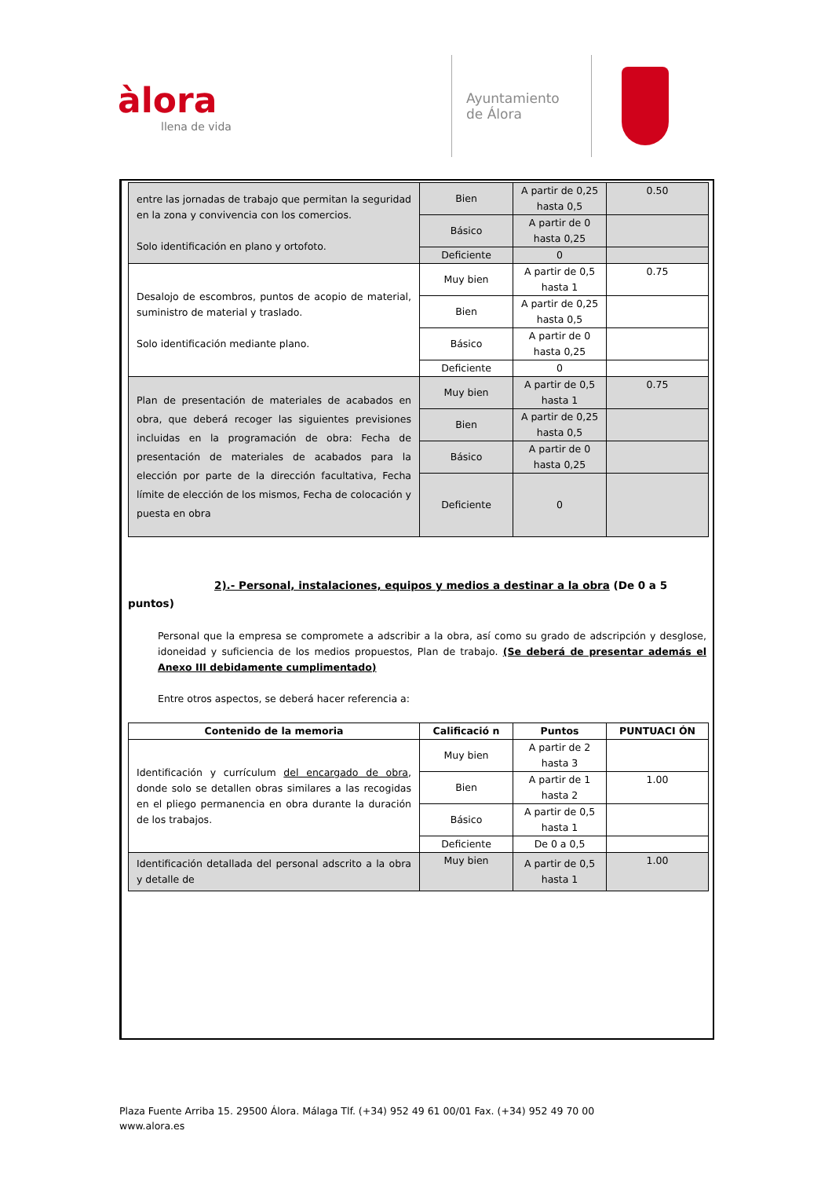àlora
llena de vida
Ayuntamiento
de Álora
| entre las jornadas de trabajo que permitan la seguridad en la zona y convivencia con los comercios. Solo identificación en plano y ortofoto. | Bien | A partir de 0,25 hasta 0,5 | 0.50 |
| | Básico | A partir de 0 hasta 0,25 | |
| | Deficiente | 0 | |
| Desalojo de escombros, puntos de acopio de material, suministro de material y traslado. Solo identificación mediante plano. | Muy bien | A partir de 0,5 hasta 1 | 0.75 |
| | Bien | A partir de 0,25 hasta 0,5 | |
| | Básico | A partir de 0 hasta 0,25 | |
| | Deficiente | 0 | |
| Plan de presentación de materiales de acabados en obra, que deberá recoger las siguientes previsiones incluidas en la programación de obra: Fecha de presentación de materiales de acabados para la elección por parte de la dirección facultativa, Fecha límite de elección de los mismos, Fecha de colocación y puesta en obra | Muy bien | A partir de 0,5 hasta 1 | 0.75 |
| | Bien | A partir de 0,25 hasta 0,5 | |
| | Básico | A partir de 0 hasta 0,25 | |
| | Deficiente | 0 | |
2).- Personal, instalaciones, equipos y medios a destinar a la obra (De 0 a 5 puntos)
Personal que la empresa se compromete a adscribir a la obra, así como su grado de adscripción y desglose, idoneidad y suficiencia de los medios propuestos, Plan de trabajo. (Se deberá de presentar además el Anexo III debidamente cumplimentado)
Entre otros aspectos, se deberá hacer referencia a:
| Contenido de la memoria | Calificació n | Puntos | PUNTUACI ÓN |
| --- | --- | --- | --- |
| Identificación y currículum del encargado de obra , donde solo se detallen obras similares a las recogidas en el pliego permanencia en obra durante la duración de los trabajos. | Muy bien | A partir de 2 hasta 3 | |
| | Bien | A partir de 1 hasta 2 | 1.00 |
| | Básico | A partir de 0,5 hasta 1 | |
| | Deficiente | De 0 a 0,5 | |
| Identificación detallada del personal adscrito a la obra y detalle de | Muy bien | A partir de 0,5 hasta 1 | 1.00 |
Plaza Fuente Arriba 15. 29500 Álora. Málaga Tlf. (+34) 952 49 61 00/01 Fax. (+34) 952 49 70 00
www.alora.es